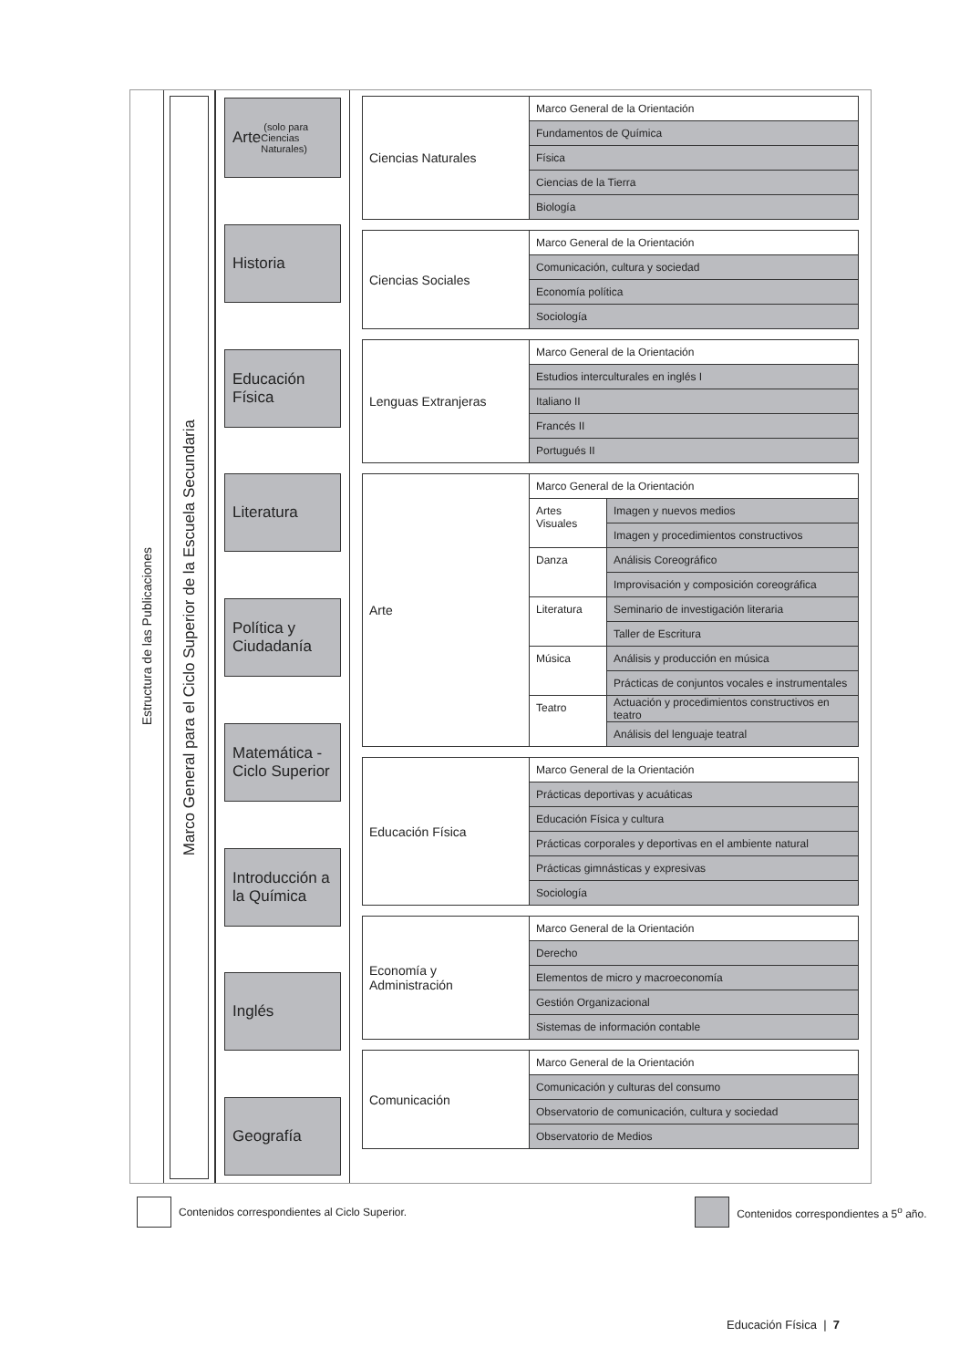Estructura de las Publicaciones
Marco General para el Ciclo Superior de la Escuela Secundaria
Arte (solo para Ciencias Naturales)
Historia
Educación Física
Literatura
Política y Ciudadanía
Matemática - Ciclo Superior
Introducción a la Química
Inglés
Geografía
| Ciencias Naturales | Marco General de la Orientación |
| | Fundamentos de Química |
| | Física |
| | Ciencias de la Tierra |
| | Biología |
| Ciencias Sociales | Marco General de la Orientación |
| | Comunicación, cultura y sociedad |
| | Economía política |
| | Sociología |
| Lenguas Extranjeras | Marco General de la Orientación |
| | Estudios interculturales en inglés I |
| | Italiano II |
| | Francés II |
| | Portugués II |
| Arte | Marco General de la Orientación | |
| | Artes Visuales | Imagen y nuevos medios |
| | | Imagen y procedimientos constructivos |
| | Danza | Análisis Coreográfico |
| | | Improvisación y composición coreográfica |
| | Literatura | Seminario de investigación literaria |
| | | Taller de Escritura |
| | Música | Análisis y producción en música |
| | | Prácticas de conjuntos vocales e instrumentales |
| | Teatro | Actuación y procedimientos constructivos en teatro |
| | | Análisis del lenguaje teatral |
| Educación Física | Marco General de la Orientación |
| | Prácticas deportivas y acuáticas |
| | Educación Física y cultura |
| | Prácticas corporales y deportivas en el ambiente natural |
| | Prácticas gimnásticas y expresivas |
| | Sociología |
| Economía y Administración | Marco General de la Orientación |
| | Derecho |
| | Elementos de micro y macroeconomía |
| | Gestión Organizacional |
| | Sistemas de información contable |
| Comunicación | Marco General de la Orientación |
| | Comunicación y culturas del consumo |
| | Observatorio de comunicación, cultura y sociedad |
| | Observatorio de Medios |
Contenidos correspondientes al Ciclo Superior.
Contenidos correspondientes a 5<sup>o</sup> año.
Educación Física | 7